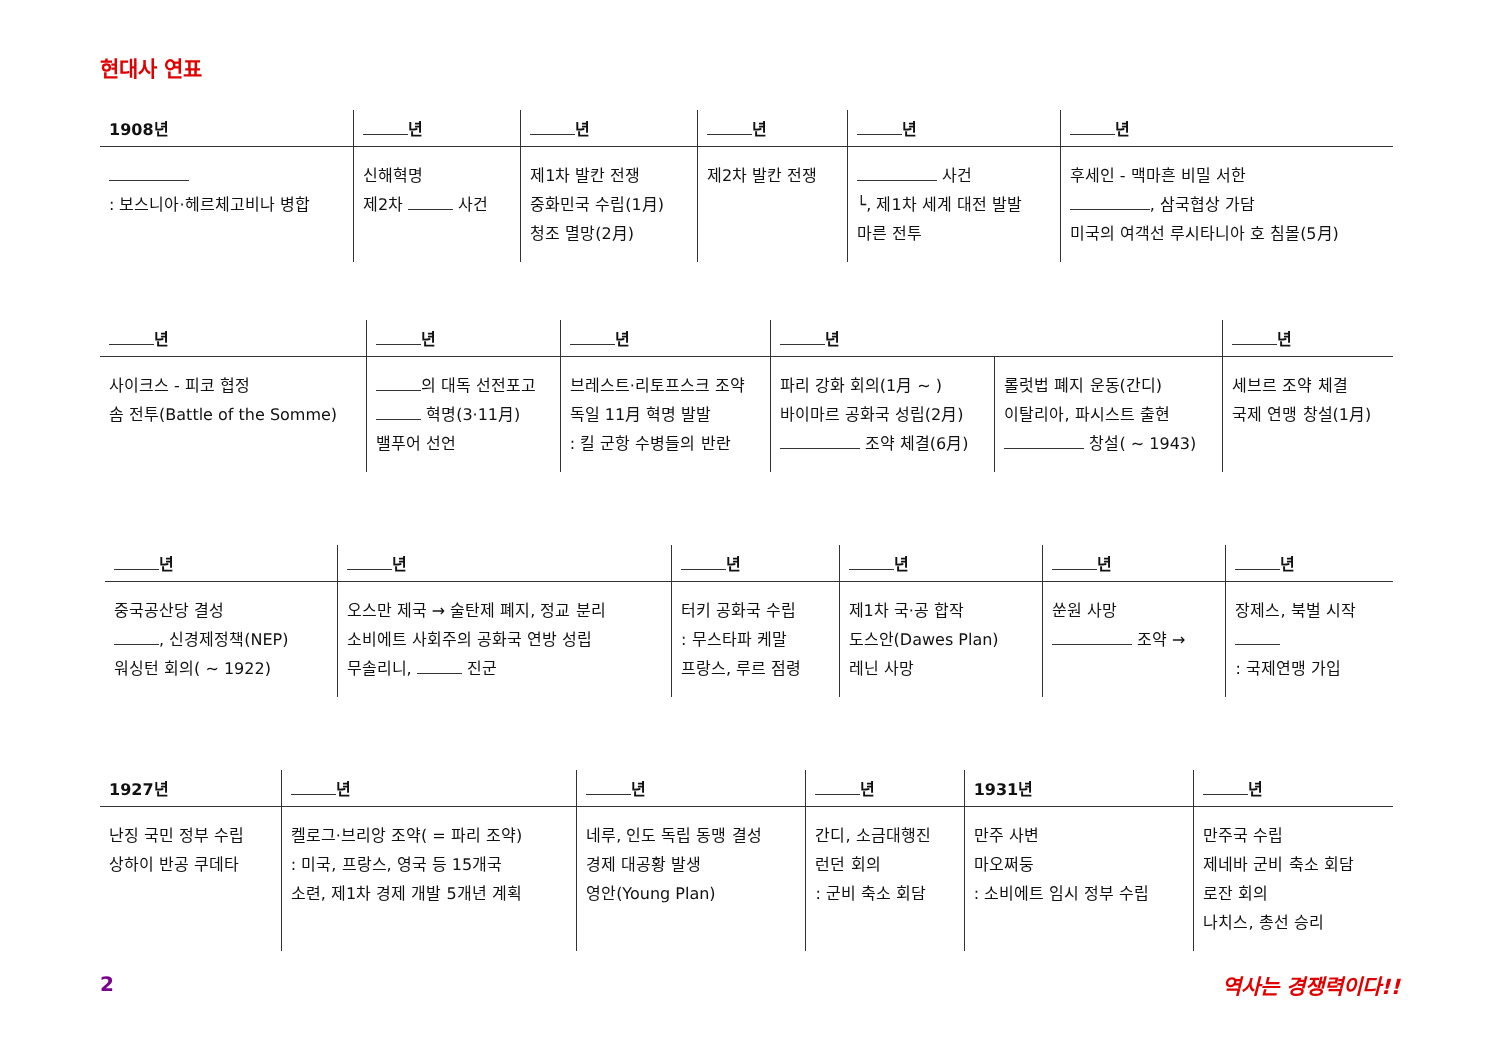현대사 연표
| 1908년 | 년 | 년 | 년 | 년 | 년 |
| --- | --- | --- | --- | --- | --- |
| : 보스니아·헤르체고비나 병합 | 신해혁명 제2차 사건 | 제1차 발칸 전쟁 중화민국 수립(1月) 청조 멸망(2月) | 제2차 발칸 전쟁 | 사건 └, 제1차 세계 대전 발발 마른 전투 | 후세인 - 맥마흔 비밀 서한 , 삼국협상 가담 미국의 여객선 루시타니아 호 침몰(5月) |
| 년 | 년 | 년 | 년 | | 년 |
| --- | --- | --- | --- | --- | --- |
| 사이크스 - 피코 협정 솜 전투(Battle of the Somme) | 의 대독 선전포고 혁명(3·11月) 밸푸어 선언 | 브레스트·리토프스크 조약 독일 11月 혁명 발발 : 킬 군항 수병들의 반란 | 파리 강화 회의(1月 ~ ) 바이마르 공화국 성립(2月) 조약 체결(6月) | 롤럿법 폐지 운동(간디) 이탈리아, 파시스트 출현 창설( ~ 1943) | 세브르 조약 체결 국제 연맹 창설(1月) |
| 년 | 년 | 년 | 년 | 년 | 년 |
| --- | --- | --- | --- | --- | --- |
| 중국공산당 결성 , 신경제정책(NEP) 워싱턴 회의( ~ 1922) | 오스만 제국 → 술탄제 폐지, 정교 분리 소비에트 사회주의 공화국 연방 성립 무솔리니, 진군 | 터키 공화국 수립 : 무스타파 케말 프랑스, 루르 점령 | 제1차 국·공 합작 도스안(Dawes Plan) 레닌 사망 | 쑨원 사망 조약 → | 장제스, 북벌 시작 : 국제연맹 가입 |
| 1927년 | 년 | 년 | 년 | 1931년 | 년 |
| --- | --- | --- | --- | --- | --- |
| 난징 국민 정부 수립 상하이 반공 쿠데타 | 켈로그·브리앙 조약( = 파리 조약) : 미국, 프랑스, 영국 등 15개국 소련, 제1차 경제 개발 5개년 계획 | 네루, 인도 독립 동맹 결성 경제 대공황 발생 영안(Young Plan) | 간디, 소금대행진 런던 회의 : 군비 축소 회담 | 만주 사변 마오쩌둥 : 소비에트 임시 정부 수립 | 만주국 수립 제네바 군비 축소 회담 로잔 회의 나치스, 총선 승리 |
2 역사는 경쟁력이다!!